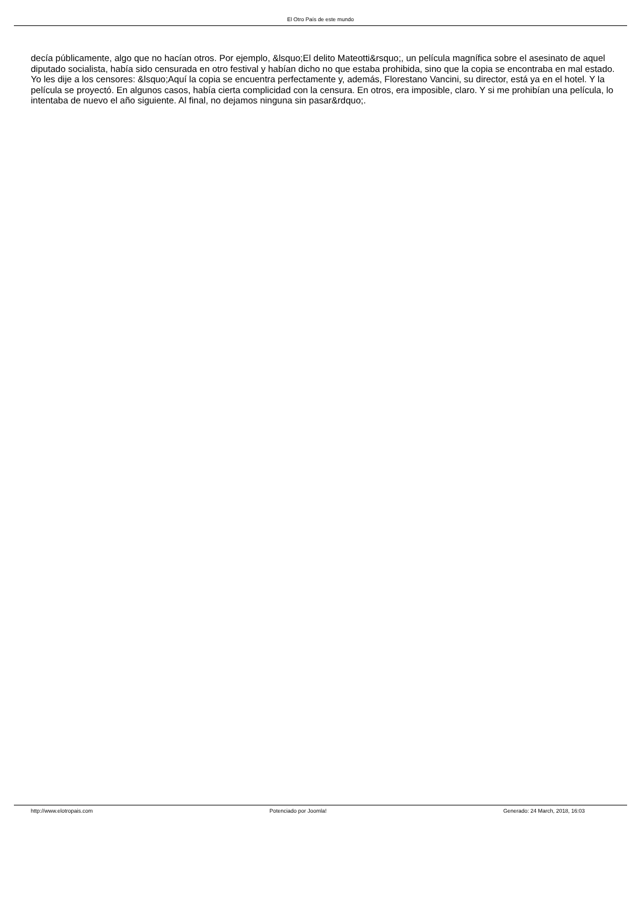El Otro País de este mundo
decía públicamente, algo que no hacían otros. Por ejemplo, &lsquo;El delito Mateotti&rsquo;, un película magnífica sobre el asesinato de aquel diputado socialista, había sido censurada en otro festival y habían dicho no que estaba prohibida, sino que la copia se encontraba en mal estado. Yo les dije a los censores: &lsquo;Aquí la copia se encuentra perfectamente y, además, Florestano Vancini, su director, está ya en el hotel. Y la película se proyectó. En algunos casos, había cierta complicidad con la censura. En otros, era imposible, claro. Y si me prohibían una película, lo intentaba de nuevo el año siguiente. Al final, no dejamos ninguna sin pasar&rdquo;.
http://www.elotropais.com Potenciado por Joomla! Generado: 24 March, 2018, 16:03